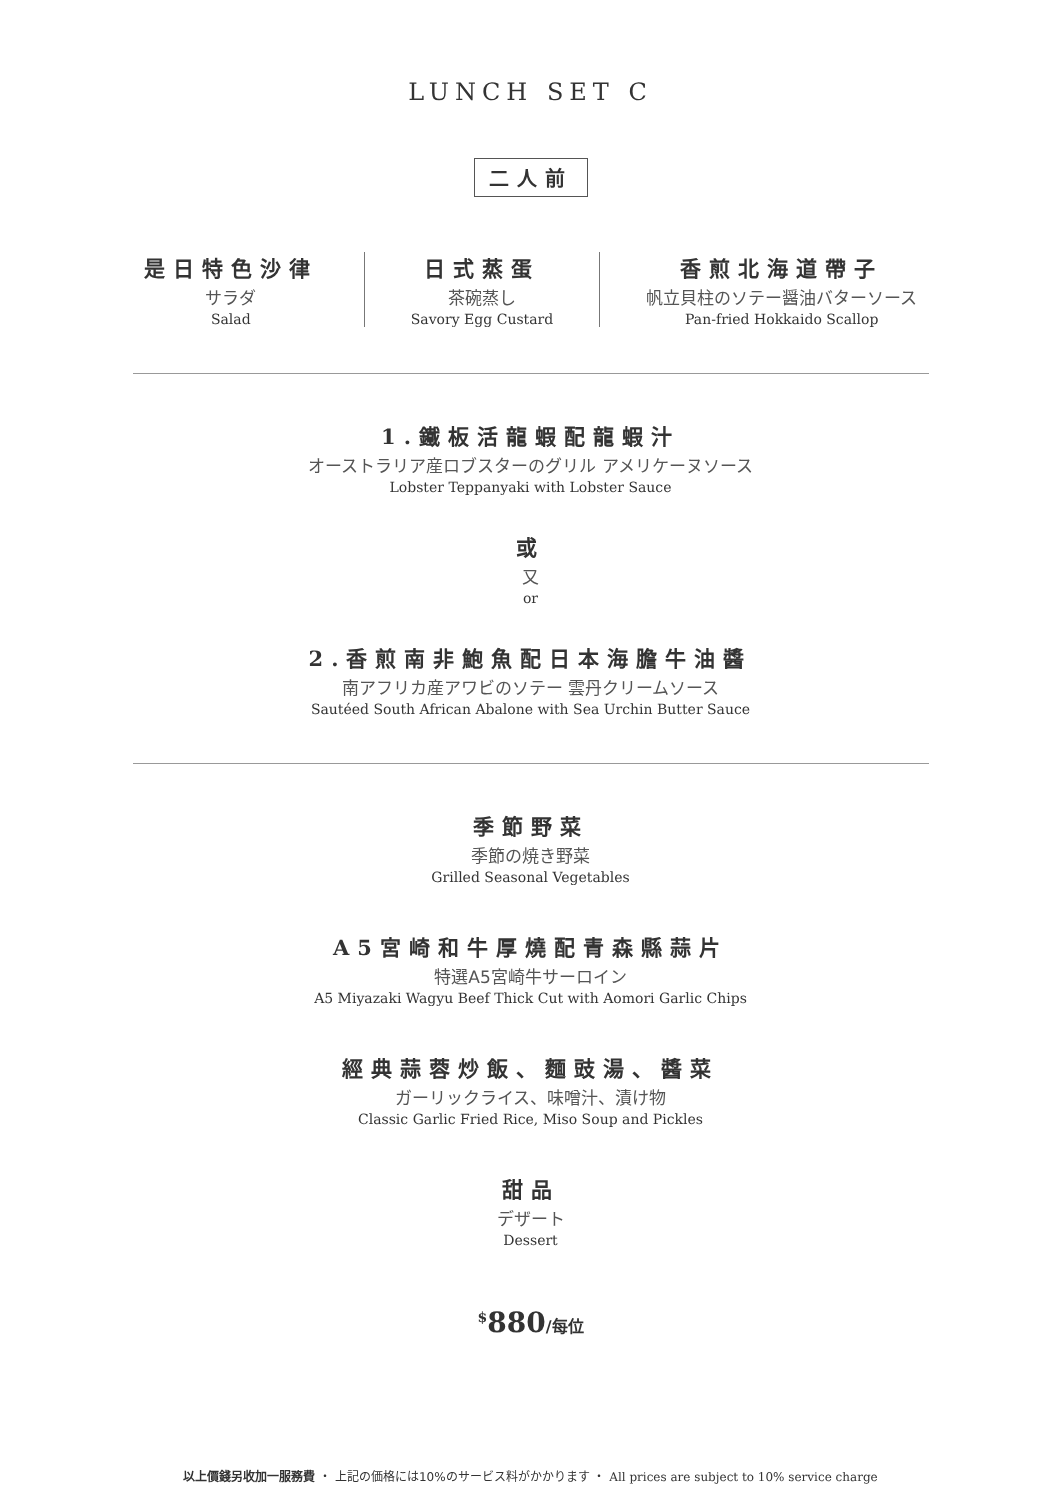LUNCH SET C
二人前
是日特色沙律
サラダ
Salad
日式蒸蛋
茶碗蒸し
Savory Egg Custard
香煎北海道帶子
帆立貝柱のソテー醤油バターソース
Pan-fried Hokkaido Scallop
1.鐵板活龍蝦配龍蝦汁
オーストラリア産ロブスターのグリル アメリケーヌソース
Lobster Teppanyaki with Lobster Sauce
或
又
or
2.香煎南非鮑魚配日本海膽牛油醬
南アフリカ産アワビのソテー 雲丹クリームソース
Sautéed South African Abalone with Sea Urchin Butter Sauce
季節野菜
季節の焼き野菜
Grilled Seasonal Vegetables
A5宮崎和牛厚燒配青森縣蒜片
特選A5宮崎牛サーロイン
A5 Miyazaki Wagyu Beef Thick Cut with Aomori Garlic Chips
經典蒜蓉炒飯、麵豉湯、醬菜
ガーリックライス、味噌汁、漬け物
Classic Garlic Fried Rice, Miso Soup and Pickles
甜品
デザート
Dessert
<sup>$</sup>880/每位
以上價錢另收加一服務費 ・ 上記の価格には10%のサービス料がかかります ・ All prices are subject to 10% service charge